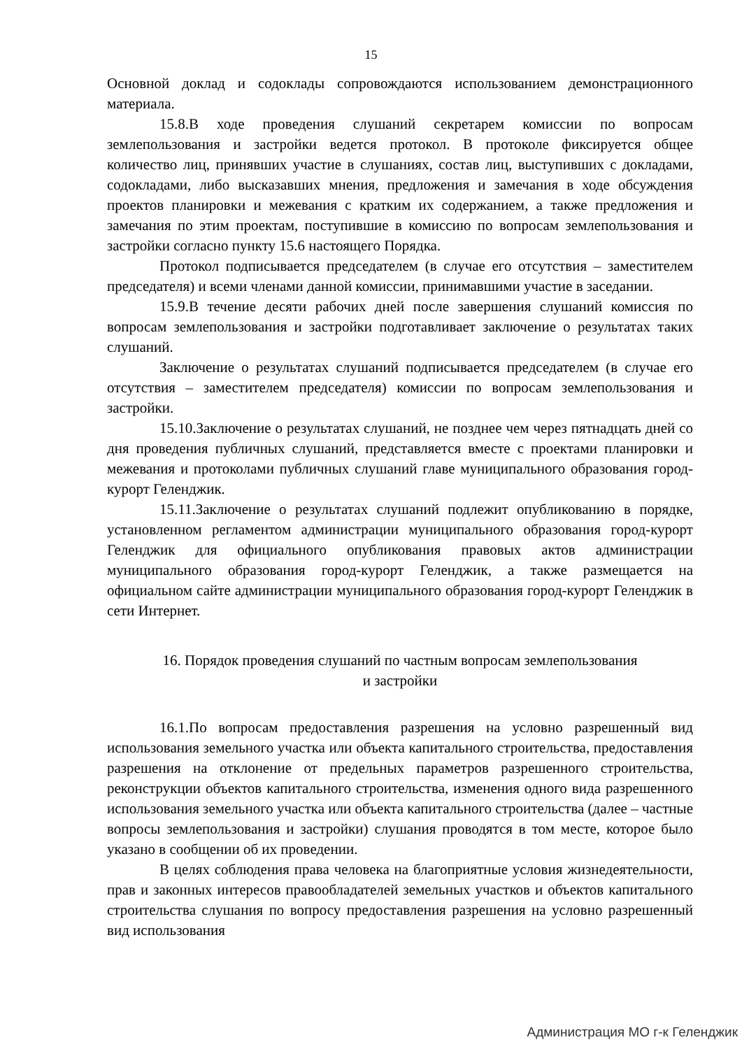15
Основной доклад и содоклады сопровождаются использованием демонстрационного материала.
15.8.В ходе проведения слушаний секретарем комиссии по вопросам землепользования и застройки ведется протокол. В протоколе фиксируется общее количество лиц, принявших участие в слушаниях, состав лиц, выступивших с докладами, содокладами, либо высказавших мнения, предложения и замечания в ходе обсуждения проектов планировки и межевания с кратким их содержанием, а также предложения и замечания по этим проектам, поступившие в комиссию по вопросам землепользования и застройки согласно пункту 15.6 настоящего Порядка.
Протокол подписывается председателем (в случае его отсутствия – заместителем председателя) и всеми членами данной комиссии, принимавшими участие в заседании.
15.9.В течение десяти рабочих дней после завершения слушаний комиссия по вопросам землепользования и застройки подготавливает заключение о результатах таких слушаний.
Заключение о результатах слушаний подписывается председателем (в случае его отсутствия – заместителем председателя) комиссии по вопросам землепользования и застройки.
15.10.Заключение о результатах слушаний, не позднее чем через пятнадцать дней со дня проведения публичных слушаний, представляется вместе с проектами планировки и межевания и протоколами публичных слушаний главе муниципального образования город-курорт Геленджик.
15.11.Заключение о результатах слушаний подлежит опубликованию в порядке, установленном регламентом администрации муниципального образования город-курорт Геленджик для официального опубликования правовых актов администрации муниципального образования город-курорт Геленджик, а также размещается на официальном сайте администрации муниципального образования город-курорт Геленджик в сети Интернет.
16. Порядок проведения слушаний по частным вопросам землепользования
и застройки
16.1.По вопросам предоставления разрешения на условно разрешенный вид использования земельного участка или объекта капитального строительства, предоставления разрешения на отклонение от предельных параметров разрешенного строительства, реконструкции объектов капитального строительства, изменения одного вида разрешенного использования земельного участка или объекта капитального строительства (далее – частные вопросы землепользования и застройки) слушания проводятся в том месте, которое было указано в сообщении об их проведении.
В целях соблюдения права человека на благоприятные условия жизнедеятельности, прав и законных интересов правообладателей земельных участков и объектов капитального строительства слушания по вопросу предоставления разрешения на условно разрешенный вид использования
Администрация МО г-к Геленджик